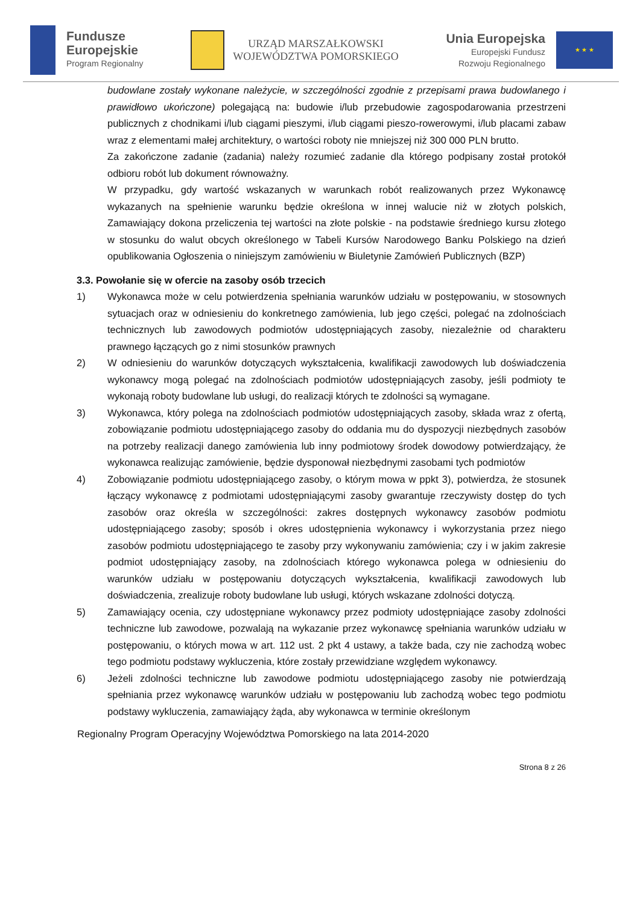Fundusze
Europejskie
Program Regionalny
URZĄD MARSZAŁKOWSKI
WOJEWÓDZTWA POMORSKIEGO
Unia Europejska
Europejski Fundusz
Rozwoju Regionalnego
★ ★ ★
budowlane zostały wykonane należycie, w szczególności zgodnie z przepisami prawa budowlanego i prawidłowo ukończone) polegającą na: budowie i/lub przebudowie zagospodarowania przestrzeni publicznych z chodnikami i/lub ciągami pieszymi, i/lub ciągami pieszo-rowerowymi, i/lub placami zabaw wraz z elementami małej architektury, o wartości roboty nie mniejszej niż 300 000 PLN brutto.
Za zakończone zadanie (zadania) należy rozumieć zadanie dla którego podpisany został protokół odbioru robót lub dokument równoważny.
W przypadku, gdy wartość wskazanych w warunkach robót realizowanych przez Wykonawcę wykazanych na spełnienie warunku będzie określona w innej walucie niż w złotych polskich, Zamawiający dokona przeliczenia tej wartości na złote polskie - na podstawie średniego kursu złotego w stosunku do walut obcych określonego w Tabeli Kursów Narodowego Banku Polskiego na dzień opublikowania Ogłoszenia o niniejszym zamówieniu w Biuletynie Zamówień Publicznych (BZP)
3.3. Powołanie się w ofercie na zasoby osób trzecich
1) Wykonawca może w celu potwierdzenia spełniania warunków udziału w postępowaniu, w stosownych sytuacjach oraz w odniesieniu do konkretnego zamówienia, lub jego części, polegać na zdolnościach technicznych lub zawodowych podmiotów udostępniających zasoby, niezależnie od charakteru prawnego łączących go z nimi stosunków prawnych
2) W odniesieniu do warunków dotyczących wykształcenia, kwalifikacji zawodowych lub doświadczenia wykonawcy mogą polegać na zdolnościach podmiotów udostępniających zasoby, jeśli podmioty te wykonają roboty budowlane lub usługi, do realizacji których te zdolności są wymagane.
3) Wykonawca, który polega na zdolnościach podmiotów udostępniających zasoby, składa wraz z ofertą, zobowiązanie podmiotu udostępniającego zasoby do oddania mu do dyspozycji niezbędnych zasobów na potrzeby realizacji danego zamówienia lub inny podmiotowy środek dowodowy potwierdzający, że wykonawca realizując zamówienie, będzie dysponował niezbędnymi zasobami tych podmiotów
4) Zobowiązanie podmiotu udostępniającego zasoby, o którym mowa w ppkt 3), potwierdza, że stosunek łączący wykonawcę z podmiotami udostępniającymi zasoby gwarantuje rzeczywisty dostęp do tych zasobów oraz określa w szczególności: zakres dostępnych wykonawcy zasobów podmiotu udostępniającego zasoby; sposób i okres udostępnienia wykonawcy i wykorzystania przez niego zasobów podmiotu udostępniającego te zasoby przy wykonywaniu zamówienia; czy i w jakim zakresie podmiot udostępniający zasoby, na zdolnościach którego wykonawca polega w odniesieniu do warunków udziału w postępowaniu dotyczących wykształcenia, kwalifikacji zawodowych lub doświadczenia, zrealizuje roboty budowlane lub usługi, których wskazane zdolności dotyczą.
5) Zamawiający ocenia, czy udostępniane wykonawcy przez podmioty udostępniające zasoby zdolności techniczne lub zawodowe, pozwalają na wykazanie przez wykonawcę spełniania warunków udziału w postępowaniu, o których mowa w art. 112 ust. 2 pkt 4 ustawy, a także bada, czy nie zachodzą wobec tego podmiotu podstawy wykluczenia, które zostały przewidziane względem wykonawcy.
6) Jeżeli zdolności techniczne lub zawodowe podmiotu udostępniającego zasoby nie potwierdzają spełniania przez wykonawcę warunków udziału w postępowaniu lub zachodzą wobec tego podmiotu podstawy wykluczenia, zamawiający żąda, aby wykonawca w terminie określonym
Regionalny Program Operacyjny Województwa Pomorskiego na lata 2014-2020
Strona 8 z 26